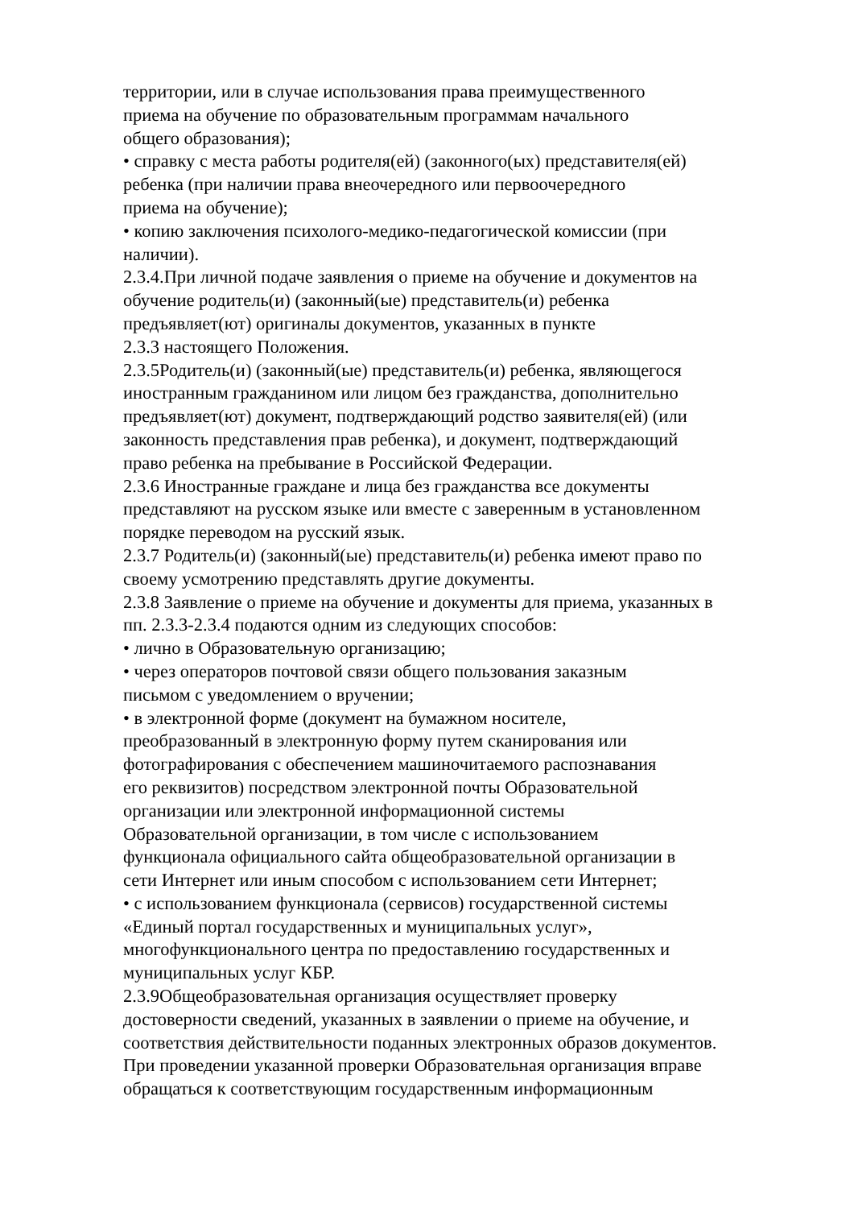территории, или в случае использования права преимущественного
приема на обучение по образовательным программам начального
общего образования);
• справку с места работы родителя(ей) (законного(ых) представителя(ей)
ребенка (при наличии права внеочередного или первоочередного
приема на обучение);
• копию заключения психолого-медико-педагогической комиссии (при
наличии).
2.3.4.При личной подаче заявления о приеме на обучение и документов на
обучение родитель(и) (законный(ые) представитель(и) ребенка
предъявляет(ют) оригиналы документов, указанных в пункте
2.3.3 настоящего Положения.
2.3.5Родитель(и) (законный(ые) представитель(и) ребенка, являющегося
иностранным гражданином или лицом без гражданства, дополнительно
предъявляет(ют) документ, подтверждающий родство заявителя(ей) (или
законность представления прав ребенка), и документ, подтверждающий
право ребенка на пребывание в Российской Федерации.
2.3.6 Иностранные граждане и лица без гражданства все документы
представляют на русском языке или вместе с заверенным в установленном
порядке переводом на русский язык.
2.3.7 Родитель(и) (законный(ые) представитель(и) ребенка имеют право по
своему усмотрению представлять другие документы.
2.3.8 Заявление о приеме на обучение и документы для приема, указанных в
пп. 2.3.3-2.3.4 подаются одним из следующих способов:
• лично в Образовательную организацию;
• через операторов почтовой связи общего пользования заказным
письмом с уведомлением о вручении;
• в электронной форме (документ на бумажном носителе,
преобразованный в электронную форму путем сканирования или
фотографирования с обеспечением машиночитаемого распознавания
его реквизитов) посредством электронной почты Образовательной
организации или электронной информационной системы
Образовательной организации, в том числе с использованием
функционала официального сайта общеобразовательной организации в
сети Интернет или иным способом с использованием сети Интернет;
• с использованием функционала (сервисов) государственной системы
«Единый портал государственных и муниципальных услуг»,
многофункционального центра по предоставлению государственных и
муниципальных услуг КБР.
2.3.9Общеобразовательная организация осуществляет проверку
достоверности сведений, указанных в заявлении о приеме на обучение, и
соответствия действительности поданных электронных образов документов.
При проведении указанной проверки Образовательная организация вправе
обращаться к соответствующим государственным информационным